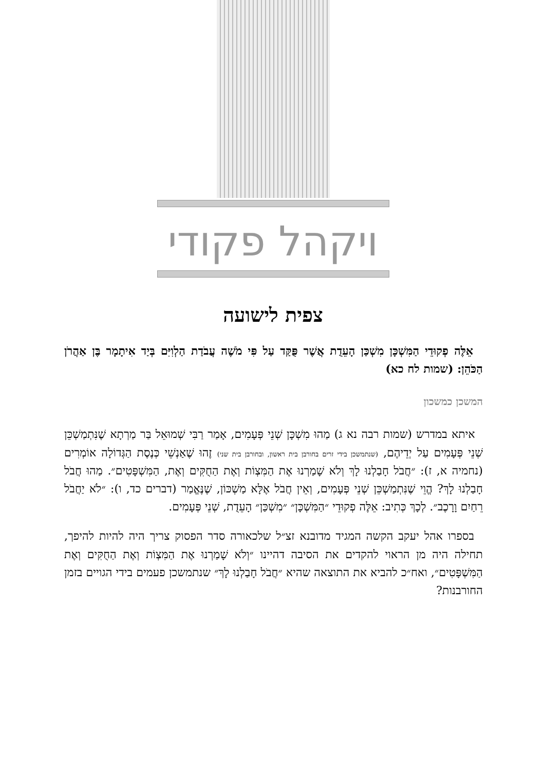ויקהל פקודי
צפית לישועה
אֵלֶּה פְקוּדֵי הַמִּשְׁכָּן מִשְׁכַּן הָעֵדֻת אֲשֶׁר פֻּקַּד עַל פִּי מֹשֶׁה עֲבֹדַת הַלְוִיִּם בְּיַד אִיתָמָר בֶּן אַהֲרֹן הַכֹּהֵן: (שמות לח כא)
המשכן כמשכון
איתא במדרש (שמות רבה נא ג) מַהוּ מִשְׁכָּן שְׁנֵי פְּעָמִים, אָמַר רַבִּי שְׁמוּאֵל בַּר מַרְתָא שֶׁנִּתְמַשְׁכֵּן שְׁנֵי פְּעָמִים עַל יְדֵיהֶם, (שנתמשכן בידי זרים בחורבן בית ראשון, ובחורבן בית שני) זֶהוּ שֶׁאַנְשֵׁי כְּנֶסֶת הַגְּדוֹלָה אוֹמְרִים (נחמיה א, ז): ״חֲבֹל חָבַלְנוּ לָךְ וְלֹא שָׁמַרְנוּ אֶת הַמִּצְוֹת וְאֶת הַחֻקִּים וְאֶת, הַמִּשְׁפָּטִים״. מַהוּ חֲבֹל חָבַלְנוּ לָךְ? הֱוֵי שֶׁנִּתְמַשְׁכֵּן שְׁנֵי פְּעָמִים, וְאֵין חֲבֹל אֶלָּא מַשְׁכּוֹן, שֶׁנֶּאֱמַר (דברים כד, ו): ״לֹא יַחֲבֹל רֵחַיִם וָרָכֶב״. לְכָךְ כְּתִיב: אֵלֶּה פְקוּדֵי ״הַמִּשְׁכָּן״ ״מִשְׁכַּן״ הָעֵדֻת, שְׁנֵי פְּעָמִים.
בספרו אהל יעקב הקשה המגיד מדובנא זצ״ל שלכאורה סדר הפסוק צריך היה להיות להיפך, תחילה היה מן הראוי להקדים את הסיבה דהיינו ״וְלֹא שָׁמַרְנוּ אֶת הַמִּצְוֹת וְאֶת הַחֻקִּים וְאֶת הַמִּשְׁפָּטִים״, ואח״כ להביא את התוצאה שהיא ״חֲבֹל חָבַלְנוּ לָךְ״ שנתמשכן פעמים בידי הגויים בזמן החורבנות?